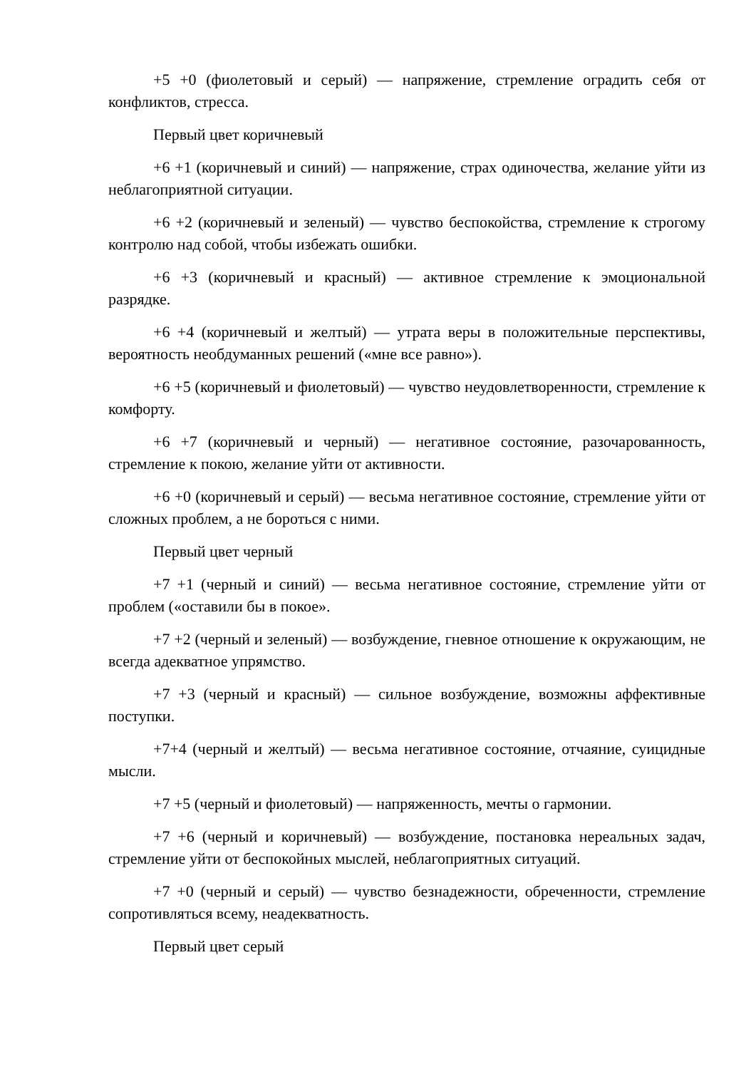+5 +0 (фиолетовый и серый) — напряжение, стремление оградить себя от конфликтов, стресса.
Первый цвет коричневый
+6 +1 (коричневый и синий) — напряжение, страх одиночества, желание уйти из неблагоприятной ситуации.
+6 +2 (коричневый и зеленый) — чувство беспокойства, стремление к строгому контролю над собой, чтобы избежать ошибки.
+6 +3 (коричневый и красный) — активное стремление к эмоциональной разрядке.
+6 +4 (коричневый и желтый) — утрата веры в положительные перспективы, вероятность необдуманных решений («мне все равно»).
+6 +5 (коричневый и фиолетовый) — чувство неудовлетворенности, стремление к комфорту.
+6 +7 (коричневый и черный) — негативное состояние, разочарованность, стремление к покою, желание уйти от активности.
+6 +0 (коричневый и серый) — весьма негативное состояние, стремление уйти от сложных проблем, а не бороться с ними.
Первый цвет черный
+7 +1 (черный и синий) — весьма негативное состояние, стремление уйти от проблем («оставили бы в покое».
+7 +2 (черный и зеленый) — возбуждение, гневное отношение к окружающим, не всегда адекватное упрямство.
+7 +3 (черный и красный) — сильное возбуждение, возможны аффективные поступки.
+7+4 (черный и желтый) — весьма негативное состояние, отчаяние, суицидные мысли.
+7 +5 (черный и фиолетовый) — напряженность, мечты о гармонии.
+7 +6 (черный и коричневый) — возбуждение, постановка нереальных задач, стремление уйти от беспокойных мыслей, неблагоприятных ситуаций.
+7 +0 (черный и серый) — чувство безнадежности, обреченности, стремление сопротивляться всему, неадекватность.
Первый цвет серый